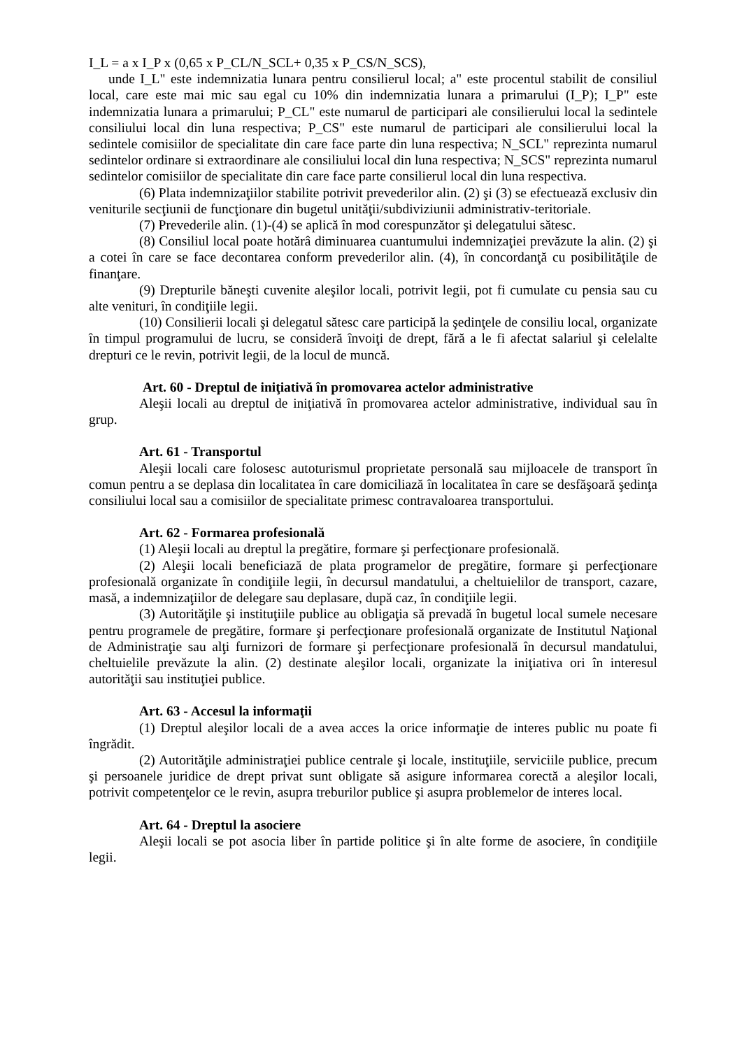I_L = a x I_P x (0,65 x P_CL/N_SCL+ 0,35 x P_CS/N_SCS),
unde I_L" este indemnizatia lunara pentru consilierul local; a" este procentul stabilit de consiliul local, care este mai mic sau egal cu 10% din indemnizatia lunara a primarului (I_P); I_P" este indemnizatia lunara a primarului; P_CL" este numarul de participari ale consilierului local la sedintele consiliului local din luna respectiva; P_CS" este numarul de participari ale consilierului local la sedintele comisiilor de specialitate din care face parte din luna respectiva; N_SCL" reprezinta numarul sedintelor ordinare si extraordinare ale consiliului local din luna respectiva; N_SCS" reprezinta numarul sedintelor comisiilor de specialitate din care face parte consilierul local din luna respectiva.
(6) Plata indemnizaţiilor stabilite potrivit prevederilor alin. (2) şi (3) se efectuează exclusiv din veniturile secţiunii de funcţionare din bugetul unităţii/subdiviziunii administrativ-teritoriale.
(7) Prevederile alin. (1)-(4) se aplică în mod corespunzător şi delegatului sătesc.
(8) Consiliul local poate hotărâ diminuarea cuantumului indemnizaţiei prevăzute la alin. (2) şi a cotei în care se face decontarea conform prevederilor alin. (4), în concordanţă cu posibilităţile de finanţare.
(9) Drepturile băneşti cuvenite aleşilor locali, potrivit legii, pot fi cumulate cu pensia sau cu alte venituri, în condiţiile legii.
(10) Consilierii locali şi delegatul sătesc care participă la şedinţele de consiliu local, organizate în timpul programului de lucru, se consideră învoiţi de drept, fără a le fi afectat salariul şi celelalte drepturi ce le revin, potrivit legii, de la locul de muncă.
Art. 60 - Dreptul de iniţiativă în promovarea actelor administrative
Aleşii locali au dreptul de iniţiativă în promovarea actelor administrative, individual sau în grup.
Art. 61 - Transportul
Aleşii locali care folosesc autoturismul proprietate personală sau mijloacele de transport în comun pentru a se deplasa din localitatea în care domiciliază în localitatea în care se desfăşoară şedinţa consiliului local sau a comisiilor de specialitate primesc contravaloarea transportului.
Art. 62 - Formarea profesională
(1) Aleşii locali au dreptul la pregătire, formare şi perfecţionare profesională.
(2) Aleşii locali beneficiază de plata programelor de pregătire, formare şi perfecţionare profesională organizate în condiţiile legii, în decursul mandatului, a cheltuielilor de transport, cazare, masă, a indemnizaţiilor de delegare sau deplasare, după caz, în condiţiile legii.
(3) Autorităţile şi instituţiile publice au obligaţia să prevadă în bugetul local sumele necesare pentru programele de pregătire, formare şi perfecţionare profesională organizate de Institutul Naţional de Administraţie sau alţi furnizori de formare şi perfecţionare profesională în decursul mandatului, cheltuielile prevăzute la alin. (2) destinate aleşilor locali, organizate la iniţiativa ori în interesul autorităţii sau instituţiei publice.
Art. 63 - Accesul la informaţii
(1) Dreptul aleşilor locali de a avea acces la orice informaţie de interes public nu poate fi îngrădit.
(2) Autorităţile administraţiei publice centrale şi locale, instituţiile, serviciile publice, precum şi persoanele juridice de drept privat sunt obligate să asigure informarea corectă a aleşilor locali, potrivit competenţelor ce le revin, asupra treburilor publice şi asupra problemelor de interes local.
Art. 64 - Dreptul la asociere
Aleşii locali se pot asocia liber în partide politice şi în alte forme de asociere, în condiţiile legii.